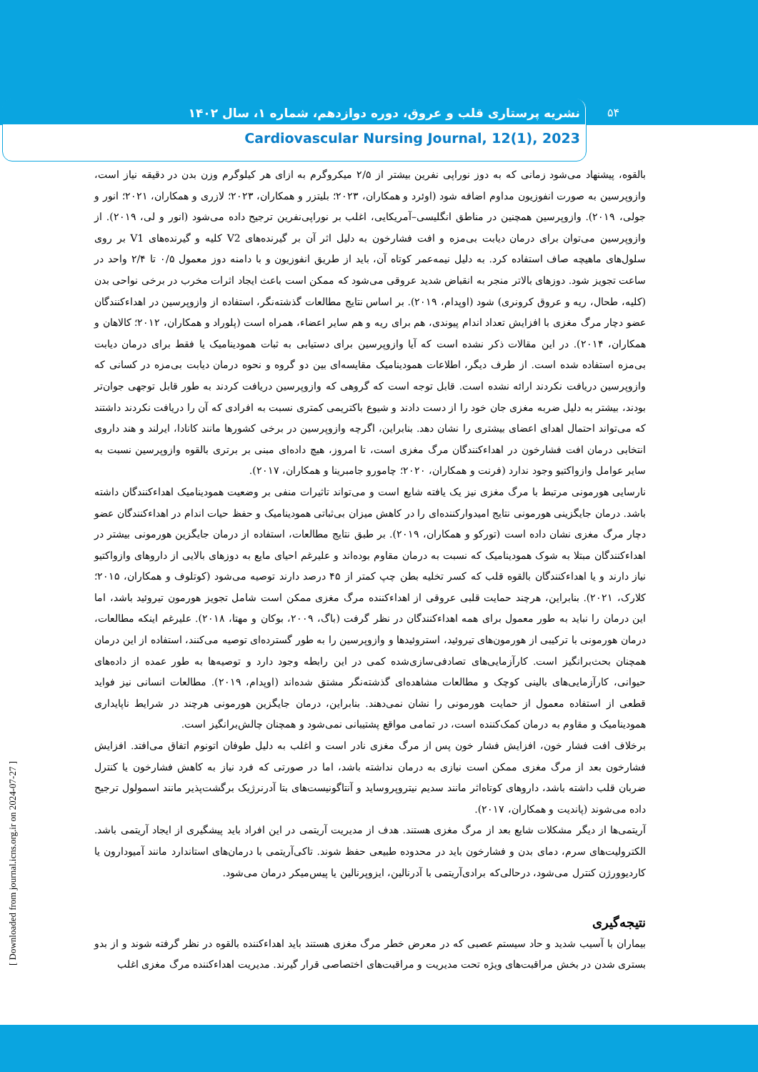نشریه پرستاری قلب و عروق، دوره دوازدهم، شماره ۱، سال ۱۴۰۲ ۵۴
Cardiovascular Nursing Journal, 12(1), 2023
[ Downloaded from journal.icns.org.ir on 2024-07-27 ]
بالقوه، پیشنهاد می‌شود زمانی که به دوز نوراپی نفرین بیشتر از ۲/۵ میکروگرم به ازای هر کیلوگرم وزن بدن در دقیقه نیاز است، وازوپرسین به صورت انفوزیون مداوم اضافه شود (اوئرد و همکاران، ۲۰۲۳؛ بلیتزر و همکاران، ۲۰۲۳؛ لازری و همکاران، ۲۰۲۱؛ انور و جولی، ۲۰۱۹). وازوپرسین همچنین در مناطق انگلیسی–آمریکایی، اغلب بر نوراپی‌نفرین ترجیح داده می‌شود (انور و لی، ۲۰۱۹). از وازوپرسین می‌توان برای درمان دیابت بی‌مزه و افت فشارخون به دلیل اثر آن بر گیرنده‌های V2 کلیه و گیرنده‌های V1 بر روی سلول‌های ماهیچه صاف استفاده کرد. به دلیل نیمه‌عمر کوتاه آن، باید از طریق انفوزیون و با دامنه دوز معمول ۰/۵ تا ۲/۴ واحد در ساعت تجویز شود. دوزهای بالاتر منجر به انقباض شدید عروقی می‌شود که ممکن است باعث ایجاد اثرات مخرب در برخی نواحی بدن (کلیه، طحال، ریه و عروق کرونری) شود (اوپدام، ۲۰۱۹). بر اساس نتایج مطالعات گذشته‌نگر، استفاده از وازوپرسین در اهداءکنندگان عضو دچار مرگ مغزی با افزایش تعداد اندام پیوندی، هم برای ریه و هم سایر اعضاء، همراه است (پلوراد و همکاران، ۲۰۱۲؛ کالاهان و همکاران، ۲۰۱۴). در این مقالات ذکر نشده است که آیا وازوپرسین برای دستیابی به ثبات همودینامیک یا فقط برای درمان دیابت بی‌مزه استفاده شده است. از طرف دیگر، اطلاعات همودینامیک مقایسه‌ای بین دو گروه و نحوه درمان دیابت بی‌مزه در کسانی که وازوپرسین دریافت نکردند ارائه نشده است. قابل توجه است که گروهی که وازوپرسین دریافت کردند به طور قابل توجهی جوان‌تر بودند، بیشتر به دلیل ضربه مغزی جان خود را از دست دادند و شیوع باکتریمی کمتری نسبت به افرادی که آن را دریافت نکردند داشتند که می‌تواند احتمال اهدای اعضای بیشتری را نشان دهد. بنابراین، اگرچه وازوپرسین در برخی کشورها مانند کانادا، ایرلند و هند داروی انتخابی درمان افت فشارخون در اهداءکنندگان مرگ مغزی است، تا امروز، هیچ داده‌ای مبنی بر برتری بالقوه وازوپرسین نسبت به سایر عوامل وازواکتیو وجود ندارد (فرنت و همکاران، ۲۰۲۰؛ چامورو جامبرینا و همکاران، ۲۰۱۷).
نارسایی هورمونی مرتبط با مرگ مغزی نیز یک یافته شایع است و می‌تواند تاثیرات منفی بر وضعیت همودینامیک اهداءکنندگان داشته باشد. درمان جایگزینی هورمونی نتایج امیدوارکننده‌ای را در کاهش میزان بی‌ثباتی همودینامیک و حفظ حیات اندام در اهداءکنندگان عضو دچار مرگ مغزی نشان داده است (تورکو و همکاران، ۲۰۱۹). بر طبق نتایج مطالعات، استفاده از درمان جایگزین هورمونی بیشتر در اهداءکنندگان مبتلا به شوک همودینامیک که نسبت به درمان مقاوم بوده‌اند و علیرغم احیای مایع به دوزهای بالایی از داروهای وازواکتیو نیاز دارند و یا اهداءکنندگان بالقوه قلب که کسر تخلیه بطن چپ کمتر از ۴۵ درصد دارند توصیه می‌شود (کوتلوف و همکاران، ۲۰۱۵؛ کلارک، ۲۰۲۱). بنابراین، هرچند حمایت قلبی عروقی از اهداءکننده مرگ مغزی ممکن است شامل تجویز هورمون تیروئید باشد، اما این درمان را نباید به طور معمول برای همه اهداءکنندگان در نظر گرفت (باگ، ۲۰۰۹، بوکان و مهتا، ۲۰۱۸). علیرغم اینکه مطالعات، درمان هورمونی با ترکیبی از هورمون‌های تیروئید، استروئیدها و وازوپرسین را به طور گسترده‌ای توصیه می‌کنند، استفاده از این درمان همچنان بحث‌برانگیز است. کارآزمایی‌های تصادفی‌سازی‌شده کمی در این رابطه وجود دارد و توصیه‌ها به طور عمده از داده‌های حیوانی، کارآزمایی‌های بالینی کوچک و مطالعات مشاهده‌ای گذشته‌نگر مشتق شده‌اند (اوپدام، ۲۰۱۹). مطالعات انسانی نیز فواید قطعی از استفاده معمول از حمایت هورمونی را نشان نمی‌دهند. بنابراین، درمان جایگزین هورمونی هرچند در شرایط ناپایداری همودینامیک و مقاوم به درمان کمک‌کننده است، در تمامی مواقع پشتیبانی نمی‌شود و همچنان چالش‌برانگیز است.
برخلاف افت فشار خون، افزایش فشار خون پس از مرگ مغزی نادر است و اغلب به دلیل طوفان اتونوم اتفاق می‌افتد. افزایش فشارخون بعد از مرگ مغزی ممکن است نیازی به درمان نداشته باشد، اما در صورتی که فرد نیاز به کاهش فشارخون یا کنترل ضربان قلب داشته باشد، داروهای کوتاه‌اثر مانند سدیم نیتروپروساید و آنتاگونیست‌های بتا آدرنرژیک برگشت‌پذیر مانند اسمولول ترجیح داده می‌شوند (پاندیت و همکاران، ۲۰۱۷).
آریتمی‌ها از دیگر مشکلات شایع بعد از مرگ مغزی هستند. هدف از مدیریت آریتمی در این افراد باید پیشگیری از ایجاد آریتمی باشد. الکترولیت‌های سرم، دمای بدن و فشارخون باید در محدوده طبیعی حفظ شوند. تاکی‌آریتمی با درمان‌های استاندارد مانند آمیودارون یا کاردیوورژن کنترل می‌شود، درحالی‌که برادی‌آریتمی با آدرنالین، ایزوپرنالین یا پیس‌میکر درمان می‌شود.
نتیجه‌گیری
بیماران با آسیب شدید و حاد سیستم عصبی که در معرض خطر مرگ مغزی هستند باید اهداءکننده بالقوه در نظر گرفته شوند و از بدو بستری شدن در بخش مراقبت‌های ویژه تحت مدیریت و مراقبت‌های اختصاصی قرار گیرند. مدیریت اهداءکننده مرگ مغزی اغلب